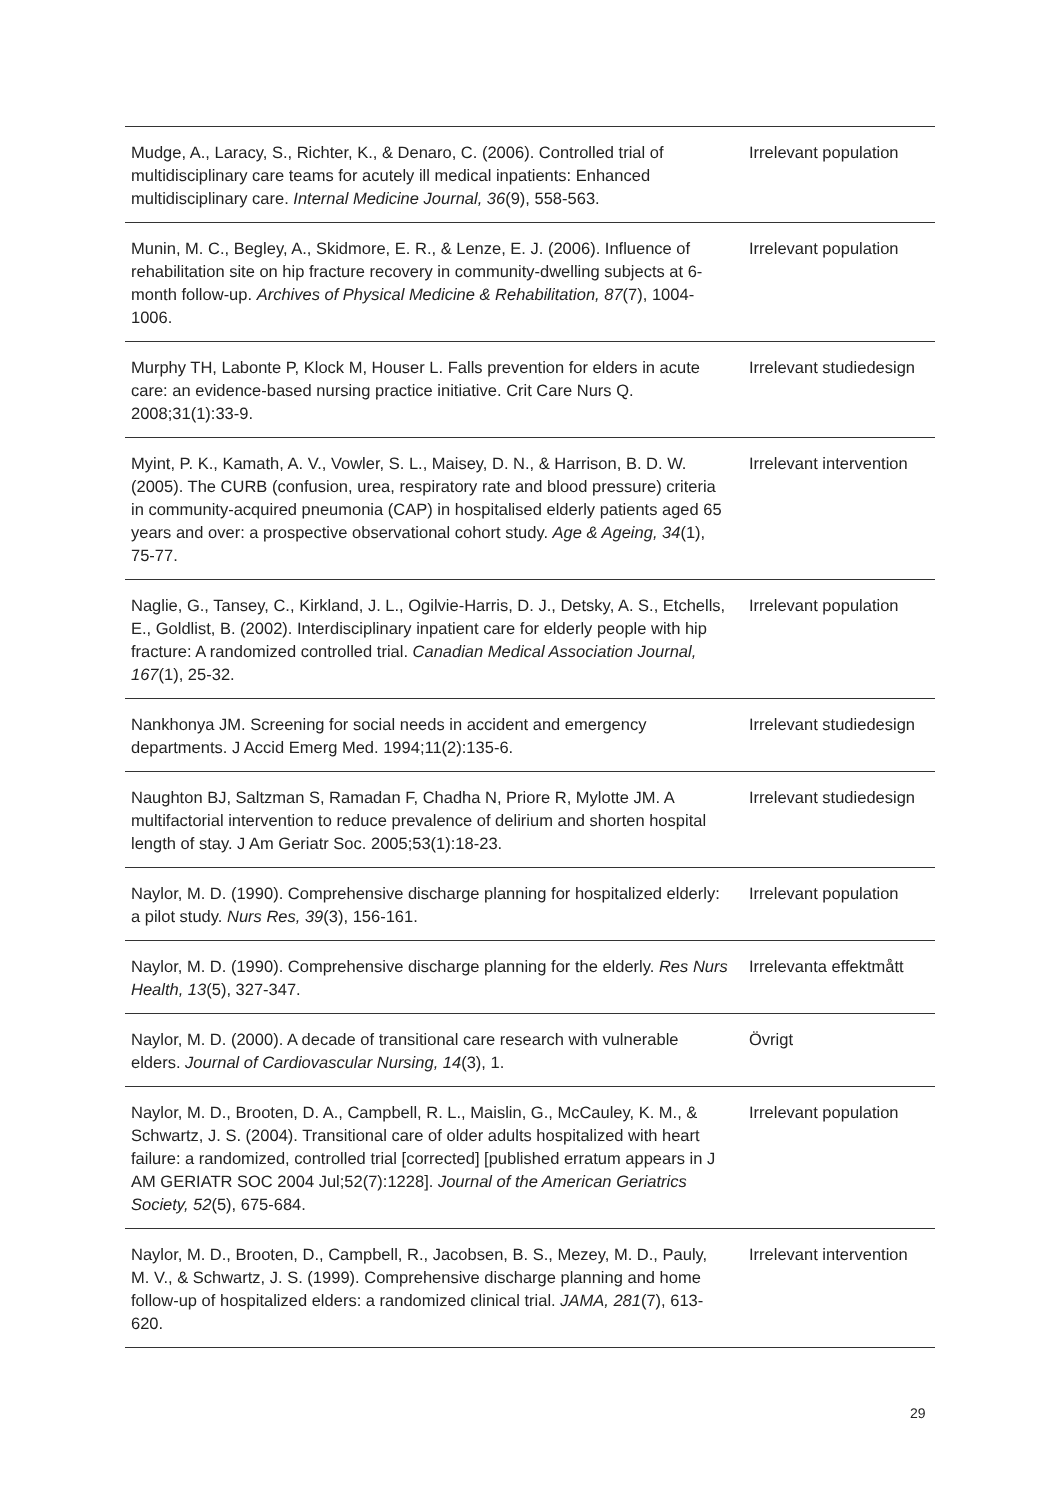| Mudge, A., Laracy, S., Richter, K., & Denaro, C. (2006). Controlled trial of multidisciplinary care teams for acutely ill medical inpatients: Enhanced multidisciplinary care. Internal Medicine Journal, 36 (9), 558-563. | Irrelevant population |
| Munin, M. C., Begley, A., Skidmore, E. R., & Lenze, E. J. (2006). Influence of rehabilitation site on hip fracture recovery in community-dwelling subjects at 6-month follow-up. Archives of Physical Medicine & Rehabilitation, 87 (7), 1004-1006. | Irrelevant population |
| Murphy TH, Labonte P, Klock M, Houser L. Falls prevention for elders in acute care: an evidence-based nursing practice initiative. Crit Care Nurs Q. 2008;31(1):33-9. | Irrelevant studiedesign |
| Myint, P. K., Kamath, A. V., Vowler, S. L., Maisey, D. N., & Harrison, B. D. W. (2005). The CURB (confusion, urea, respiratory rate and blood pressure) criteria in community-acquired pneumonia (CAP) in hospitalised elderly patients aged 65 years and over: a prospective observational cohort study. Age & Ageing, 34 (1), 75-77. | Irrelevant intervention |
| Naglie, G., Tansey, C., Kirkland, J. L., Ogilvie-Harris, D. J., Detsky, A. S., Etchells, E., Goldlist, B. (2002). Interdisciplinary inpatient care for elderly people with hip fracture: A randomized controlled trial. Canadian Medical Association Journal, 167 (1), 25-32. | Irrelevant population |
| Nankhonya JM. Screening for social needs in accident and emergency departments. J Accid Emerg Med. 1994;11(2):135-6. | Irrelevant studiedesign |
| Naughton BJ, Saltzman S, Ramadan F, Chadha N, Priore R, Mylotte JM. A multifactorial intervention to reduce prevalence of delirium and shorten hospital length of stay. J Am Geriatr Soc. 2005;53(1):18-23. | Irrelevant studiedesign |
| Naylor, M. D. (1990). Comprehensive discharge planning for hospitalized elderly: a pilot study. Nurs Res, 39 (3), 156-161. | Irrelevant population |
| Naylor, M. D. (1990). Comprehensive discharge planning for the elderly. Res Nurs Health, 13 (5), 327-347. | Irrelevanta effektmått |
| Naylor, M. D. (2000). A decade of transitional care research with vulnerable elders. Journal of Cardiovascular Nursing, 14 (3), 1. | Övrigt |
| Naylor, M. D., Brooten, D. A., Campbell, R. L., Maislin, G., McCauley, K. M., & Schwartz, J. S. (2004). Transitional care of older adults hospitalized with heart failure: a randomized, controlled trial [corrected] [published erratum appears in J AM GERIATR SOC 2004 Jul;52(7):1228]. Journal of the American Geriatrics Society, 52 (5), 675-684. | Irrelevant population |
| Naylor, M. D., Brooten, D., Campbell, R., Jacobsen, B. S., Mezey, M. D., Pauly, M. V., & Schwartz, J. S. (1999). Comprehensive discharge planning and home follow-up of hospitalized elders: a randomized clinical trial. JAMA, 281 (7), 613-620. | Irrelevant intervention |
29